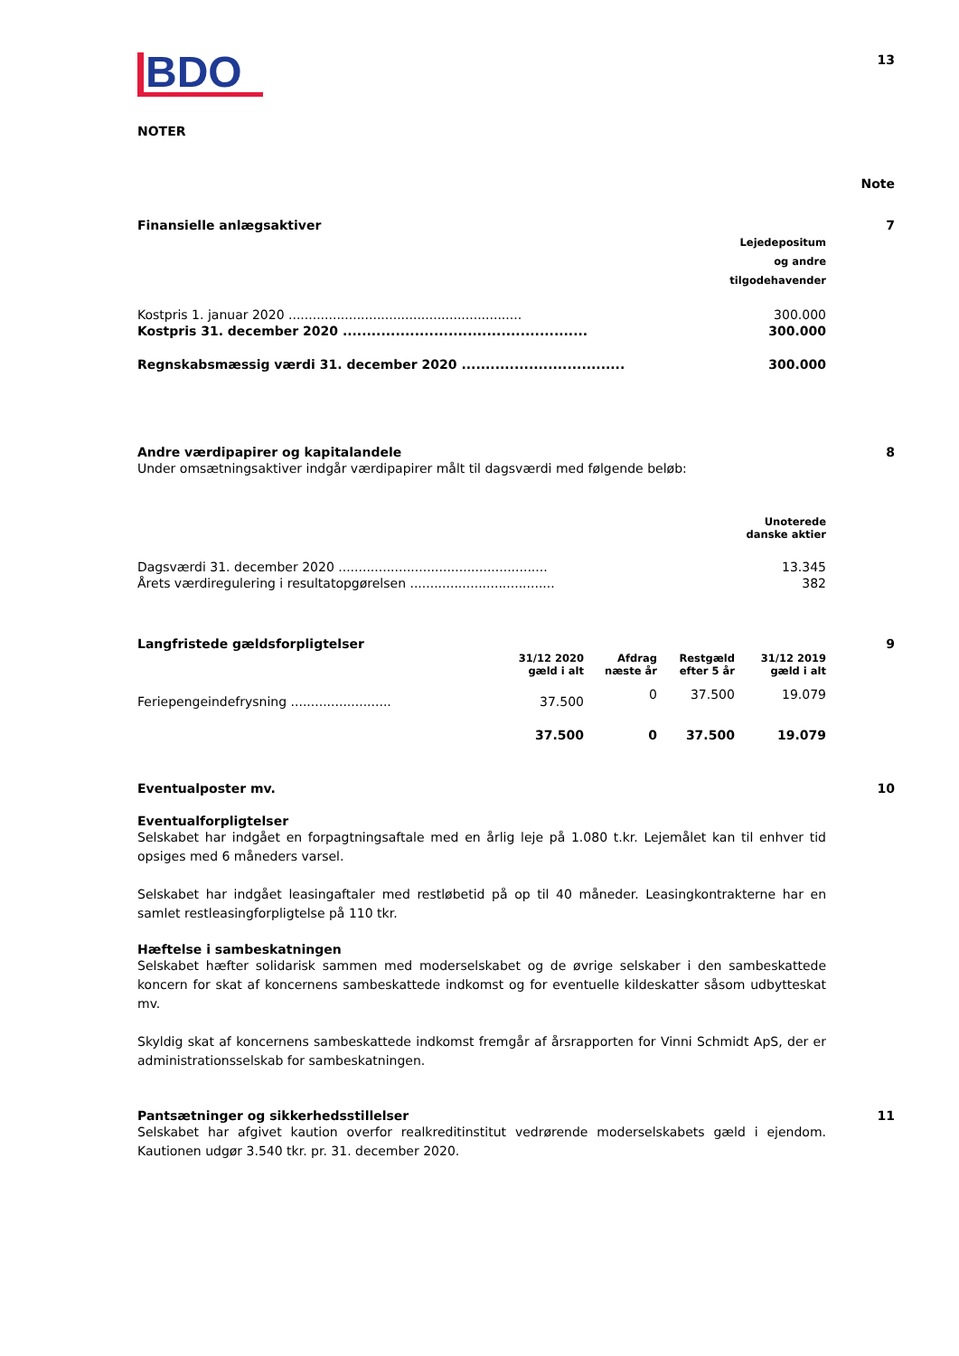BDO
13
NOTER
Note
Finansielle anlægsaktiver
| | Lejedepositum og andre tilgodehavender |
| --- | --- |
| Kostpris 1. januar 2020 .......................................................... | 300.000 |
| Kostpris 31. december 2020 ................................................... | 300.000 |
| Regnskabsmæssig værdi 31. december 2020 .................................. | 300.000 |
7
Andre værdipapirer og kapitalandele
Under omsætningsaktiver indgår værdipapirer målt til dagsværdi med følgende beløb:
| | Unoterede danske aktier |
| --- | --- |
| Dagsværdi 31. december 2020 .................................................... | 13.345 |
| Årets værdiregulering i resultatopgørelsen .................................... | 382 |
8
Langfristede gældsforpligtelser
| | 31/12 2020 gæld i alt | Afdrag næste år | Restgæld efter 5 år | 31/12 2019 gæld i alt |
| --- | --- | --- | --- | --- |
| Feriepengeindefrysning ......................... | 37.500 | 0 | 37.500 | 19.079 |
| | 37.500 | 0 | 37.500 | 19.079 |
9
Eventualposter mv.
Eventualforpligtelser
Selskabet har indgået en forpagtningsaftale med en årlig leje på 1.080 t.kr. Lejemålet kan til enhver tid opsiges med 6 måneders varsel.
Selskabet har indgået leasingaftaler med restløbetid på op til 40 måneder. Leasingkontrakterne har en samlet restleasingforpligtelse på 110 tkr.
Hæftelse i sambeskatningen
Selskabet hæfter solidarisk sammen med moderselskabet og de øvrige selskaber i den sambeskattede koncern for skat af koncernens sambeskattede indkomst og for eventuelle kildeskatter såsom udbytteskat mv.
Skyldig skat af koncernens sambeskattede indkomst fremgår af årsrapporten for Vinni Schmidt ApS, der er administrationsselskab for sambeskatningen.
10
Pantsætninger og sikkerhedsstillelser
Selskabet har afgivet kaution overfor realkreditinstitut vedrørende moderselskabets gæld i ejendom. Kautionen udgør 3.540 tkr. pr. 31. december 2020.
11